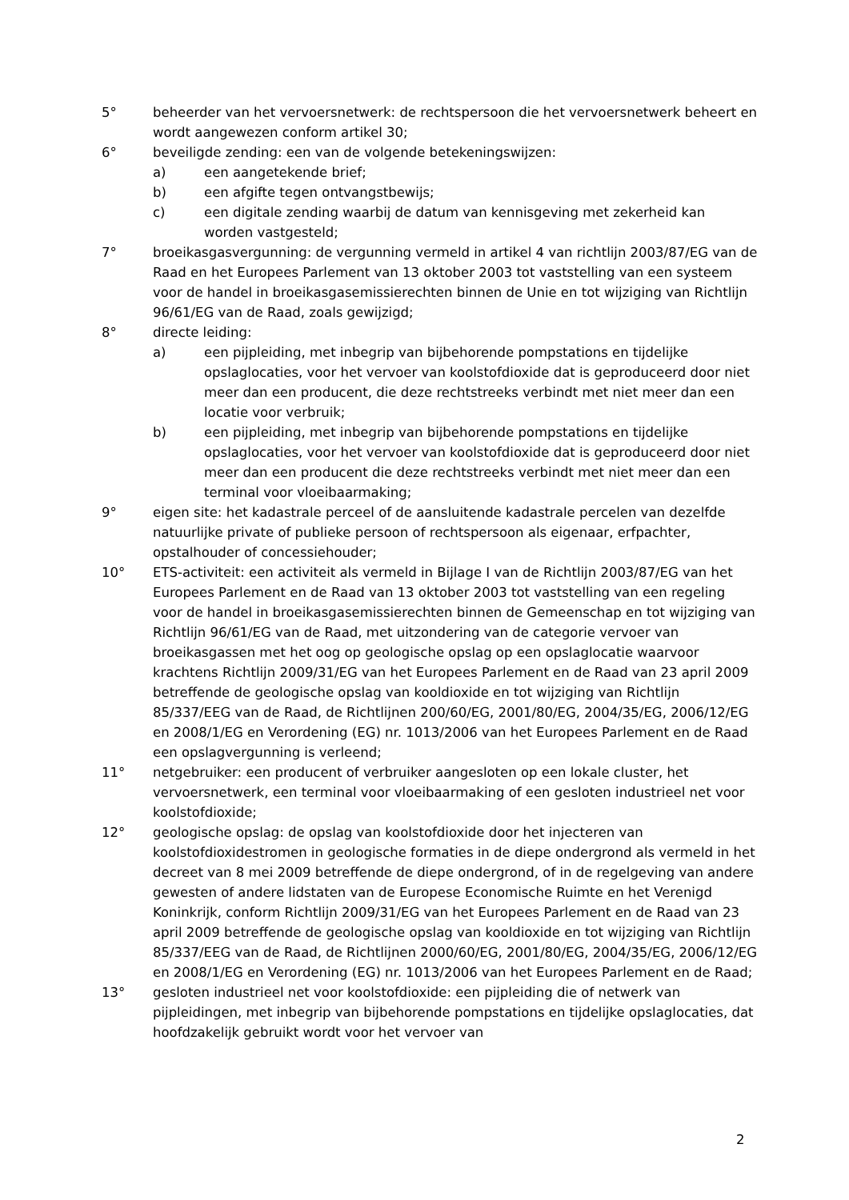5° beheerder van het vervoersnetwerk: de rechtspersoon die het vervoersnetwerk beheert en wordt aangewezen conform artikel 30;
6° beveiligde zending: een van de volgende betekeningswijzen:
a) een aangetekende brief;
b) een afgifte tegen ontvangstbewijs;
c) een digitale zending waarbij de datum van kennisgeving met zekerheid kan worden vastgesteld;
7° broeikasgasvergunning: de vergunning vermeld in artikel 4 van richtlijn 2003/87/EG van de Raad en het Europees Parlement van 13 oktober 2003 tot vaststelling van een systeem voor de handel in broeikasgasemissierechten binnen de Unie en tot wijziging van Richtlijn 96/61/EG van de Raad, zoals gewijzigd;
8° directe leiding:
a) een pijpleiding, met inbegrip van bijbehorende pompstations en tijdelijke opslaglocaties, voor het vervoer van koolstofdioxide dat is geproduceerd door niet meer dan een producent, die deze rechtstreeks verbindt met niet meer dan een locatie voor verbruik;
b) een pijpleiding, met inbegrip van bijbehorende pompstations en tijdelijke opslaglocaties, voor het vervoer van koolstofdioxide dat is geproduceerd door niet meer dan een producent die deze rechtstreeks verbindt met niet meer dan een terminal voor vloeibaarmaking;
9° eigen site: het kadastrale perceel of de aansluitende kadastrale percelen van dezelfde natuurlijke private of publieke persoon of rechtspersoon als eigenaar, erfpachter, opstalhouder of concessiehouder;
10° ETS-activiteit: een activiteit als vermeld in Bijlage I van de Richtlijn 2003/87/EG van het Europees Parlement en de Raad van 13 oktober 2003 tot vaststelling van een regeling voor de handel in broeikasgasemissierechten binnen de Gemeenschap en tot wijziging van Richtlijn 96/61/EG van de Raad, met uitzondering van de categorie vervoer van broeikasgassen met het oog op geologische opslag op een opslaglocatie waarvoor krachtens Richtlijn 2009/31/EG van het Europees Parlement en de Raad van 23 april 2009 betreffende de geologische opslag van kooldioxide en tot wijziging van Richtlijn 85/337/EEG van de Raad, de Richtlijnen 200/60/EG, 2001/80/EG, 2004/35/EG, 2006/12/EG en 2008/1/EG en Verordening (EG) nr. 1013/2006 van het Europees Parlement en de Raad een opslagvergunning is verleend;
11° netgebruiker: een producent of verbruiker aangesloten op een lokale cluster, het vervoersnetwerk, een terminal voor vloeibaarmaking of een gesloten industrieel net voor koolstofdioxide;
12° geologische opslag: de opslag van koolstofdioxide door het injecteren van koolstofdioxidestromen in geologische formaties in de diepe ondergrond als vermeld in het decreet van 8 mei 2009 betreffende de diepe ondergrond, of in de regelgeving van andere gewesten of andere lidstaten van de Europese Economische Ruimte en het Verenigd Koninkrijk, conform Richtlijn 2009/31/EG van het Europees Parlement en de Raad van 23 april 2009 betreffende de geologische opslag van kooldioxide en tot wijziging van Richtlijn 85/337/EEG van de Raad, de Richtlijnen 2000/60/EG, 2001/80/EG, 2004/35/EG, 2006/12/EG en 2008/1/EG en Verordening (EG) nr. 1013/2006 van het Europees Parlement en de Raad;
13° gesloten industrieel net voor koolstofdioxide: een pijpleiding die of netwerk van pijpleidingen, met inbegrip van bijbehorende pompstations en tijdelijke opslaglocaties, dat hoofdzakelijk gebruikt wordt voor het vervoer van
2